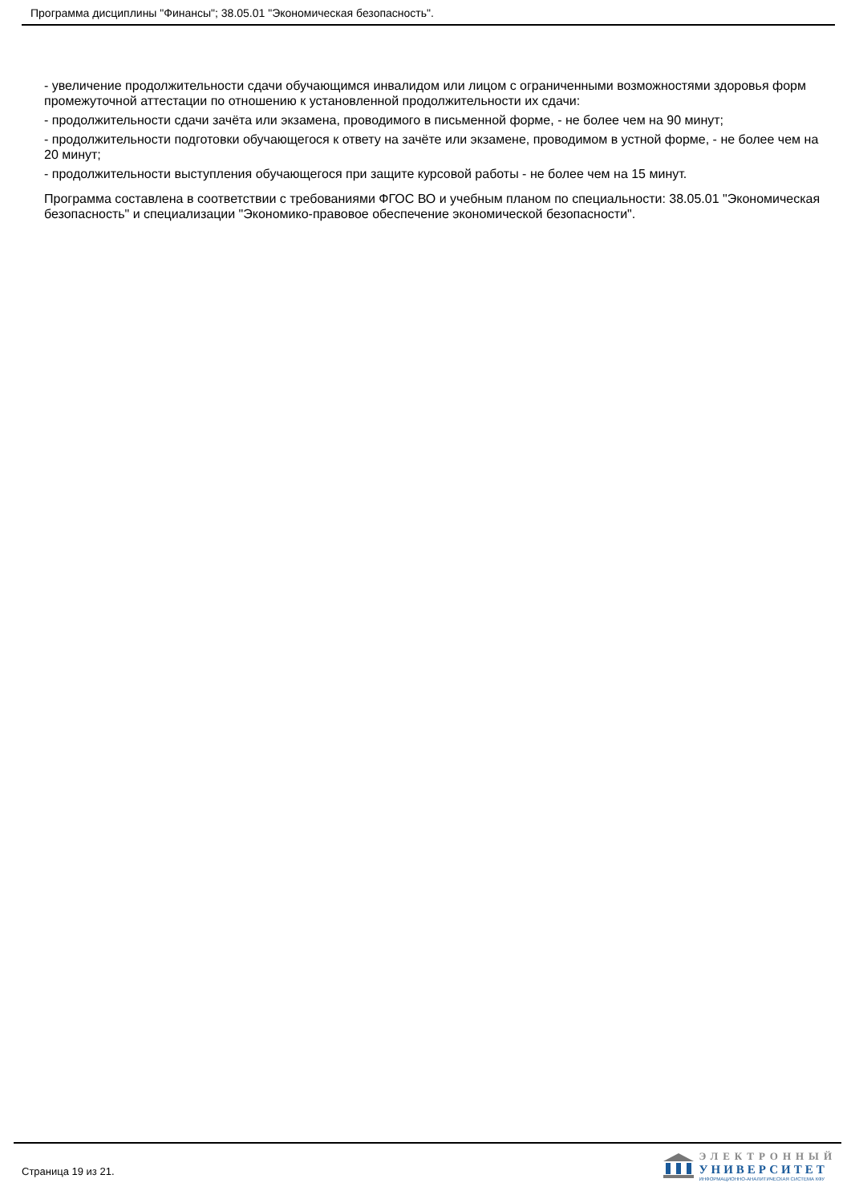Программа дисциплины "Финансы"; 38.05.01 "Экономическая безопасность".
- увеличение продолжительности сдачи обучающимся инвалидом или лицом с ограниченными возможностями здоровья форм промежуточной аттестации по отношению к установленной продолжительности их сдачи:
- продолжительности сдачи зачёта или экзамена, проводимого в письменной форме, - не более чем на 90 минут;
- продолжительности подготовки обучающегося к ответу на зачёте или экзамене, проводимом в устной форме, - не более чем на 20 минут;
- продолжительности выступления обучающегося при защите курсовой работы - не более чем на 15 минут.
Программа составлена в соответствии с требованиями ФГОС ВО и учебным планом по специальности: 38.05.01 "Экономическая безопасность" и специализации "Экономико-правовое обеспечение экономической безопасности".
Страница 19 из 21.
ЭЛЕКТРОННЫЙ
УНИВЕРСИТЕТ
ИНФОРМАЦИОННО-АНАЛИТИЧЕСКАЯ СИСТЕМА КФУ